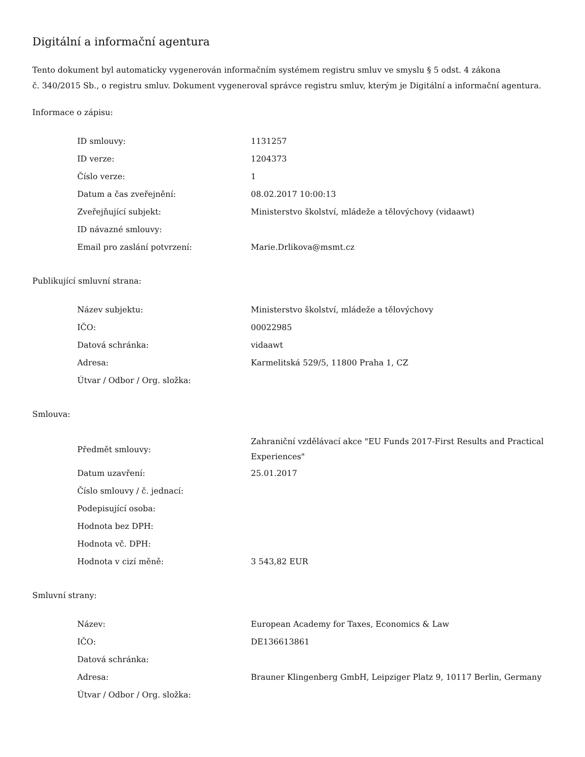Digitální a informační agentura
Tento dokument byl automaticky vygenerován informačním systémem registru smluv ve smyslu § 5 odst. 4 zákona
č. 340/2015 Sb., o registru smluv. Dokument vygeneroval správce registru smluv, kterým je Digitální a informační agentura.
Informace o zápisu:
| ID smlouvy: | 1131257 |
| ID verze: | 1204373 |
| Číslo verze: | 1 |
| Datum a čas zveřejnění: | 08.02.2017 10:00:13 |
| Zveřejňující subjekt: | Ministerstvo školství, mládeže a tělovýchovy (vidaawt) |
| ID návazné smlouvy: | |
| Email pro zaslání potvrzení: | Marie.Drlikova@msmt.cz |
Publikující smluvní strana:
| Název subjektu: | Ministerstvo školství, mládeže a tělovýchovy |
| IČO: | 00022985 |
| Datová schránka: | vidaawt |
| Adresa: | Karmelitská 529/5, 11800 Praha 1, CZ |
| Útvar / Odbor / Org. složka: | |
Smlouva:
| Předmět smlouvy: | Zahraniční vzdělávací akce "EU Funds 2017-First Results and Practical Experiences" |
| Datum uzavření: | 25.01.2017 |
| Číslo smlouvy / č. jednací: | |
| Podepisující osoba: | |
| Hodnota bez DPH: | |
| Hodnota vč. DPH: | |
| Hodnota v cizí měně: | 3 543,82 EUR |
Smluvní strany:
| Název: | European Academy for Taxes, Economics & Law |
| IČO: | DE136613861 |
| Datová schránka: | |
| Adresa: | Brauner Klingenberg GmbH, Leipziger Platz 9, 10117 Berlin, Germany |
| Útvar / Odbor / Org. složka: | |